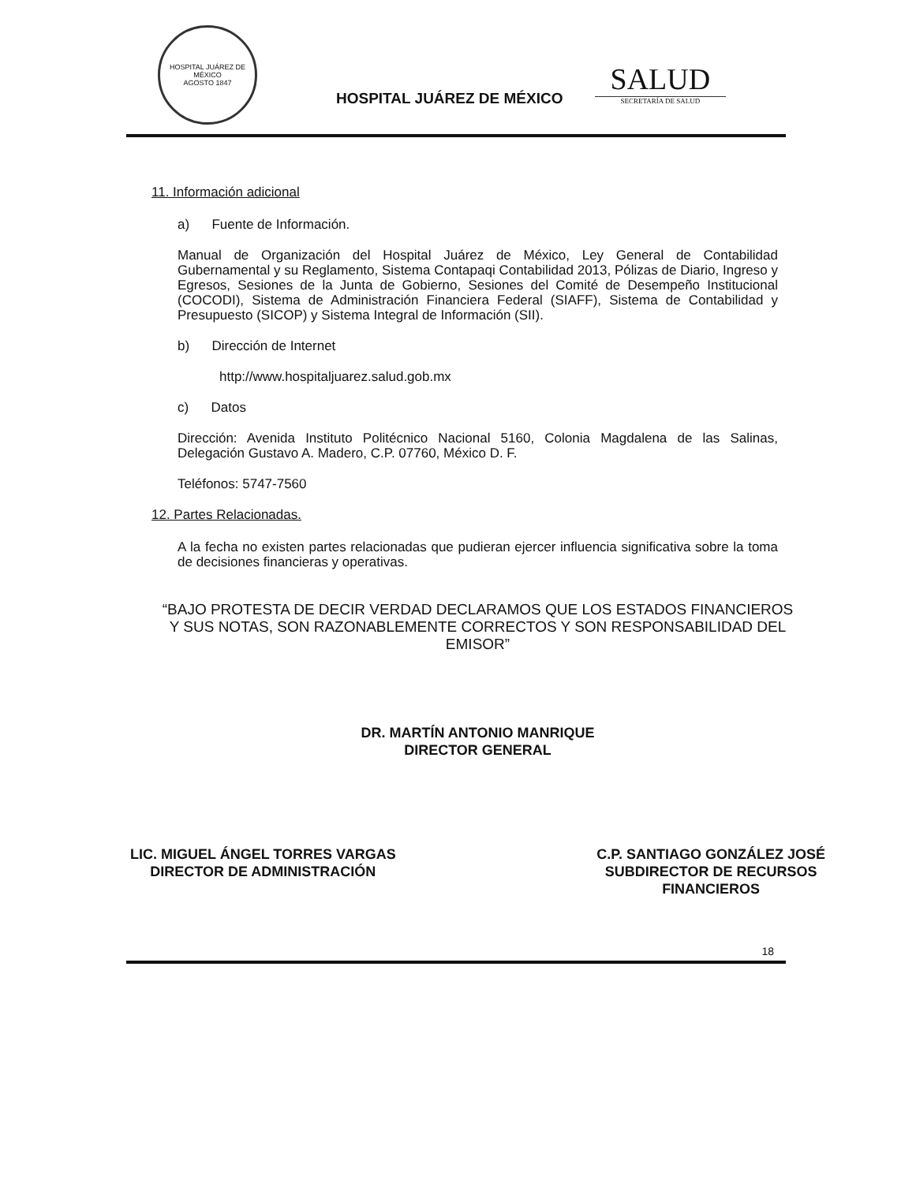HOSPITAL JUÁREZ DE MÉXICO
AGOSTO 1847
HOSPITAL JUÁREZ DE MÉXICO
SALUD
SECRETARÍA DE SALUD
11. Información adicional
a) Fuente de Información.
Manual de Organización del Hospital Juárez de México, Ley General de Contabilidad Gubernamental y su Reglamento, Sistema Contapaqi Contabilidad 2013, Pólizas de Diario, Ingreso y Egresos, Sesiones de la Junta de Gobierno, Sesiones del Comité de Desempeño Institucional (COCODI), Sistema de Administración Financiera Federal (SIAFF), Sistema de Contabilidad y Presupuesto (SICOP) y Sistema Integral de Información (SII).
b) Dirección de Internet
http://www.hospitaljuarez.salud.gob.mx
c) Datos
Dirección: Avenida Instituto Politécnico Nacional 5160, Colonia Magdalena de las Salinas, Delegación Gustavo A. Madero, C.P. 07760, México D. F.
Teléfonos: 5747-7560
12. Partes Relacionadas.
A la fecha no existen partes relacionadas que pudieran ejercer influencia significativa sobre la toma de decisiones financieras y operativas.
“BAJO PROTESTA DE DECIR VERDAD DECLARAMOS QUE LOS ESTADOS FINANCIEROS Y SUS NOTAS, SON RAZONABLEMENTE CORRECTOS Y SON RESPONSABILIDAD DEL EMISOR”
DR. MARTÍN ANTONIO MANRIQUE
DIRECTOR GENERAL
LIC. MIGUEL ÁNGEL TORRES VARGAS
DIRECTOR DE ADMINISTRACIÓN
C.P. SANTIAGO GONZÁLEZ JOSÉ
SUBDIRECTOR DE RECURSOS
FINANCIEROS
18